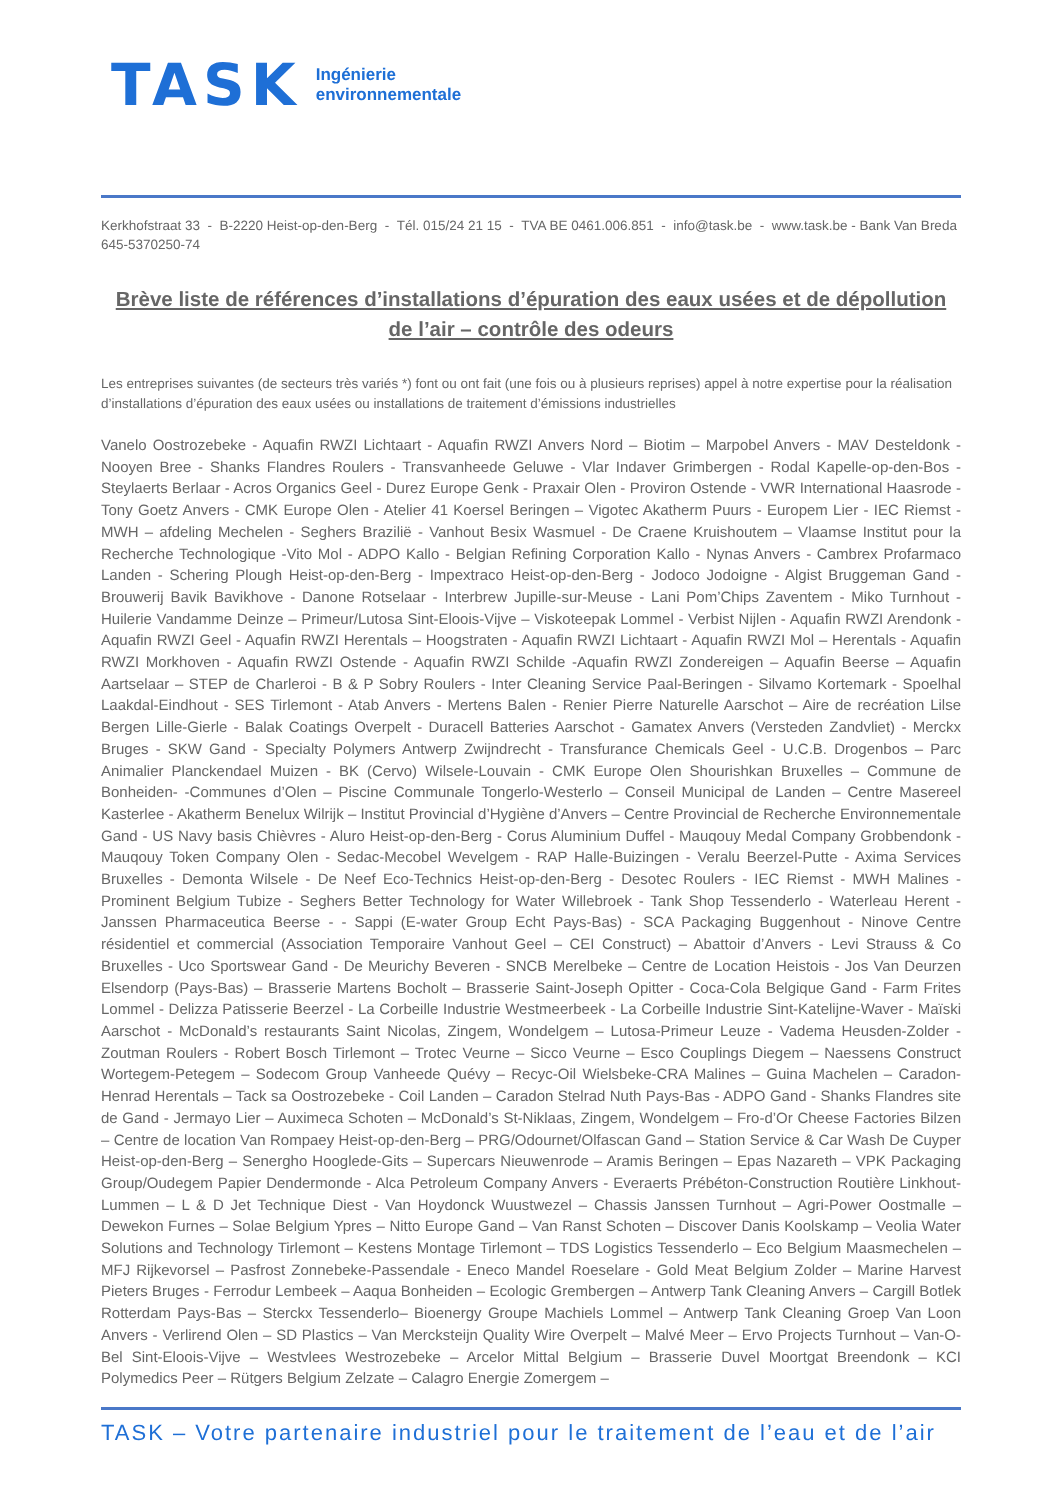TASK
Ingénierie
environnementale
Kerkhofstraat 33 - B-2220 Heist-op-den-Berg - Tél. 015/24 21 15 - TVA BE 0461.006.851 - info@task.be - www.task.be - Bank Van Breda 645-5370250-74
Brève liste de références d’installations d’épuration des eaux usées et de dépollution de l’air – contrôle des odeurs
Les entreprises suivantes (de secteurs très variés *) font ou ont fait (une fois ou à plusieurs reprises) appel à notre expertise pour la réalisation d’installations d’épuration des eaux usées ou installations de traitement d’émissions industrielles
Vanelo Oostrozebeke - Aquafin RWZI Lichtaart - Aquafin RWZI Anvers Nord – Biotim – Marpobel Anvers - MAV Desteldonk - Nooyen Bree - Shanks Flandres Roulers - Transvanheede Geluwe - Vlar Indaver Grimbergen - Rodal Kapelle-op-den-Bos - Steylaerts Berlaar - Acros Organics Geel - Durez Europe Genk - Praxair Olen - Proviron Ostende - VWR International Haasrode - Tony Goetz Anvers - CMK Europe Olen - Atelier 41 Koersel Beringen – Vigotec Akatherm Puurs - Europem Lier - IEC Riemst - MWH – afdeling Mechelen - Seghers Brazilië - Vanhout Besix Wasmuel - De Craene Kruishoutem – Vlaamse Institut pour la Recherche Technologique -Vito Mol - ADPO Kallo - Belgian Refining Corporation Kallo - Nynas Anvers - Cambrex Profarmaco Landen - Schering Plough Heist-op-den-Berg - Impextraco Heist-op-den-Berg - Jodoco Jodoigne - Algist Bruggeman Gand - Brouwerij Bavik Bavikhove - Danone Rotselaar - Interbrew Jupille-sur-Meuse - Lani Pom’Chips Zaventem - Miko Turnhout - Huilerie Vandamme Deinze – Primeur/Lutosa Sint-Eloois-Vijve – Viskoteepak Lommel - Verbist Nijlen - Aquafin RWZI Arendonk - Aquafin RWZI Geel - Aquafin RWZI Herentals – Hoogstraten - Aquafin RWZI Lichtaart - Aquafin RWZI Mol – Herentals - Aquafin RWZI Morkhoven - Aquafin RWZI Ostende - Aquafin RWZI Schilde -Aquafin RWZI Zondereigen – Aquafin Beerse – Aquafin Aartselaar – STEP de Charleroi - B & P Sobry Roulers - Inter Cleaning Service Paal-Beringen - Silvamo Kortemark - Spoelhal Laakdal-Eindhout - SES Tirlemont - Atab Anvers - Mertens Balen - Renier Pierre Naturelle Aarschot – Aire de recréation Lilse Bergen Lille-Gierle - Balak Coatings Overpelt - Duracell Batteries Aarschot - Gamatex Anvers (Versteden Zandvliet) - Merckx Bruges - SKW Gand - Specialty Polymers Antwerp Zwijndrecht - Transfurance Chemicals Geel - U.C.B. Drogenbos – Parc Animalier Planckendael Muizen - BK (Cervo) Wilsele-Louvain - CMK Europe Olen Shourishkan Bruxelles – Commune de Bonheiden- -Communes d’Olen – Piscine Communale Tongerlo-Westerlo – Conseil Municipal de Landen – Centre Masereel Kasterlee - Akatherm Benelux Wilrijk – Institut Provincial d’Hygiène d’Anvers – Centre Provincial de Recherche Environnementale Gand - US Navy basis Chièvres - Aluro Heist-op-den-Berg - Corus Aluminium Duffel - Mauqouy Medal Company Grobbendonk - Mauqouy Token Company Olen - Sedac-Mecobel Wevelgem - RAP Halle-Buizingen - Veralu Beerzel-Putte - Axima Services Bruxelles - Demonta Wilsele - De Neef Eco-Technics Heist-op-den-Berg - Desotec Roulers - IEC Riemst - MWH Malines - Prominent Belgium Tubize - Seghers Better Technology for Water Willebroek - Tank Shop Tessenderlo - Waterleau Herent - Janssen Pharmaceutica Beerse - - Sappi (E-water Group Echt Pays-Bas) - SCA Packaging Buggenhout - Ninove Centre résidentiel et commercial (Association Temporaire Vanhout Geel – CEI Construct) – Abattoir d’Anvers - Levi Strauss & Co Bruxelles - Uco Sportswear Gand - De Meurichy Beveren - SNCB Merelbeke – Centre de Location Heistois - Jos Van Deurzen Elsendorp (Pays-Bas) – Brasserie Martens Bocholt – Brasserie Saint-Joseph Opitter - Coca-Cola Belgique Gand - Farm Frites Lommel - Delizza Patisserie Beerzel - La Corbeille Industrie Westmeerbeek - La Corbeille Industrie Sint-Katelijne-Waver - Maïski Aarschot - McDonald’s restaurants Saint Nicolas, Zingem, Wondelgem – Lutosa-Primeur Leuze - Vadema Heusden-Zolder - Zoutman Roulers - Robert Bosch Tirlemont – Trotec Veurne – Sicco Veurne – Esco Couplings Diegem – Naessens Construct Wortegem-Petegem – Sodecom Group Vanheede Quévy – Recyc-Oil Wielsbeke-CRA Malines – Guina Machelen – Caradon-Henrad Herentals – Tack sa Oostrozebeke - Coil Landen – Caradon Stelrad Nuth Pays-Bas - ADPO Gand - Shanks Flandres site de Gand - Jermayo Lier – Auximeca Schoten – McDonald’s St-Niklaas, Zingem, Wondelgem – Fro-d’Or Cheese Factories Bilzen – Centre de location Van Rompaey Heist-op-den-Berg – PRG/Odournet/Olfascan Gand – Station Service & Car Wash De Cuyper Heist-op-den-Berg – Senergho Hooglede-Gits – Supercars Nieuwenrode – Aramis Beringen – Epas Nazareth – VPK Packaging Group/Oudegem Papier Dendermonde - Alca Petroleum Company Anvers - Everaerts Prébéton-Construction Routière Linkhout-Lummen – L & D Jet Technique Diest - Van Hoydonck Wuustwezel – Chassis Janssen Turnhout – Agri-Power Oostmalle – Dewekon Furnes – Solae Belgium Ypres – Nitto Europe Gand – Van Ranst Schoten – Discover Danis Koolskamp – Veolia Water Solutions and Technology Tirlemont – Kestens Montage Tirlemont – TDS Logistics Tessenderlo – Eco Belgium Maasmechelen – MFJ Rijkevorsel – Pasfrost Zonnebeke-Passendale - Eneco Mandel Roeselare - Gold Meat Belgium Zolder – Marine Harvest Pieters Bruges - Ferrodur Lembeek – Aaqua Bonheiden – Ecologic Grembergen – Antwerp Tank Cleaning Anvers – Cargill Botlek Rotterdam Pays-Bas – Sterckx Tessenderlo– Bioenergy Groupe Machiels Lommel – Antwerp Tank Cleaning Groep Van Loon Anvers - Verlirend Olen – SD Plastics – Van Mercksteijn Quality Wire Overpelt – Malvé Meer – Ervo Projects Turnhout – Van-O-Bel Sint-Eloois-Vijve – Westvlees Westrozebeke – Arcelor Mittal Belgium – Brasserie Duvel Moortgat Breendonk – KCI Polymedics Peer – Rütgers Belgium Zelzate – Calagro Energie Zomergem –
TASK – Votre partenaire industriel pour le traitement de l’eau et de l’air